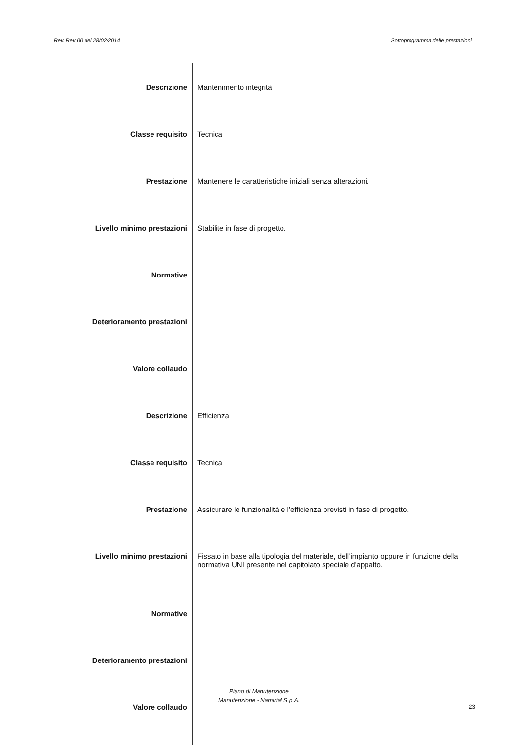Rev. Rev 00 del 28/02/2014 Sottoprogramma delle prestazioni
| Descrizione | Mantenimento integrità |
| Classe requisito | Tecnica |
| Prestazione | Mantenere le caratteristiche iniziali senza alterazioni. |
| Livello minimo prestazioni | Stabilite in fase di progetto. |
| Normative | |
| Deterioramento prestazioni | |
| Valore collaudo | |
| Descrizione | Efficienza |
| Classe requisito | Tecnica |
| Prestazione | Assicurare le funzionalità e l’efficienza previsti in fase di progetto. |
| Livello minimo prestazioni | Fissato in base alla tipologia del materiale, dell’impianto oppure in funzione della normativa UNI presente nel capitolato speciale d'appalto. |
| Normative | |
| Deterioramento prestazioni | |
| Valore collaudo | |
Piano di Manutenzione
Manutenzione - Namirial S.p.A.
23